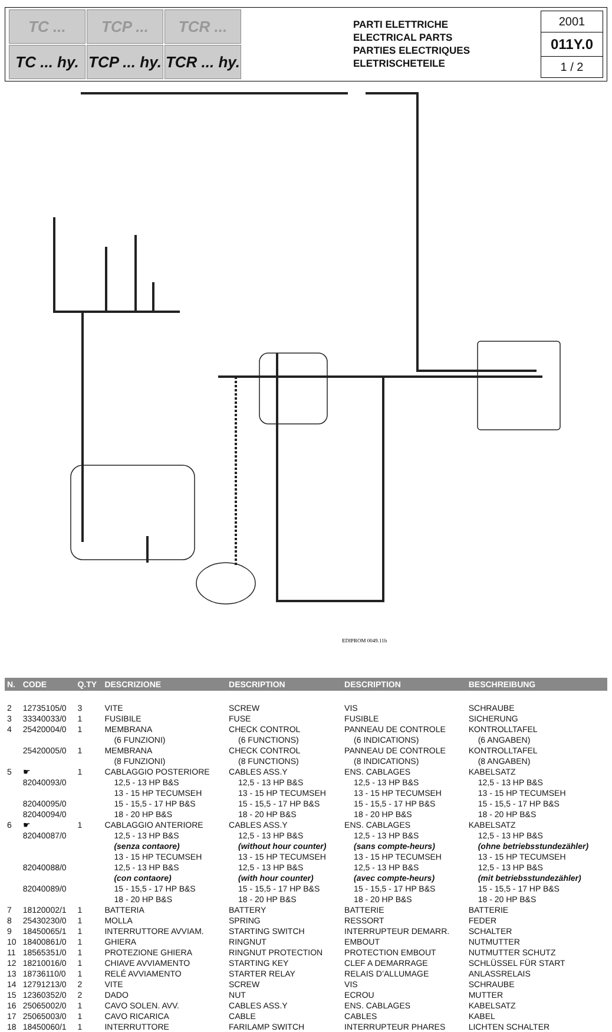TC ...
TCP ...
TCR ...
TC ... hy.
TCP ... hy.
TCR ... hy.
PARTI ELETTRICHE
ELECTRICAL PARTS
PARTIES ELECTRIQUES
ELETRISCHETEILE
2001
011Y.0
1 / 2
EDIPROM 0049.11h
| N. | CODE | Q.TY | DESCRIZIONE | DESCRIPTION | DESCRIPTION | BESCHREIBUNG |
| --- | --- | --- | --- | --- | --- | --- |
| 2 | 12735105/0 | 3 | VITE | SCREW | VIS | SCHRAUBE |
| 3 | 33340033/0 | 1 | FUSIBILE | FUSE | FUSIBLE | SICHERUNG |
| 4 | 25420004/0 | 1 | MEMBRANA | CHECK CONTROL | PANNEAU DE CONTROLE | KONTROLLTAFEL |
| | | | (6 FUNZIONI) | (6 FUNCTIONS) | (6 INDICATIONS) | (6 ANGABEN) |
| | 25420005/0 | 1 | MEMBRANA | CHECK CONTROL | PANNEAU DE CONTROLE | KONTROLLTAFEL |
| | | | (8 FUNZIONI) | (8 FUNCTIONS) | (8 INDICATIONS) | (8 ANGABEN) |
| 5 | ☛ | 1 | CABLAGGIO POSTERIORE | CABLES ASS.Y | ENS. CABLAGES | KABELSATZ |
| | 82040093/0 | | 12,5 - 13 HP B&S | 12,5 - 13 HP B&S | 12,5 - 13 HP B&S | 12,5 - 13 HP B&S |
| | | | 13 - 15 HP TECUMSEH | 13 - 15 HP TECUMSEH | 13 - 15 HP TECUMSEH | 13 - 15 HP TECUMSEH |
| | 82040095/0 | | 15 - 15,5 - 17 HP B&S | 15 - 15,5 - 17 HP B&S | 15 - 15,5 - 17 HP B&S | 15 - 15,5 - 17 HP B&S |
| | 82040094/0 | | 18 - 20 HP B&S | 18 - 20 HP B&S | 18 - 20 HP B&S | 18 - 20 HP B&S |
| 6 | ☛ | 1 | CABLAGGIO ANTERIORE | CABLES ASS.Y | ENS. CABLAGES | KABELSATZ |
| | 82040087/0 | | 12,5 - 13 HP B&S | 12,5 - 13 HP B&S | 12,5 - 13 HP B&S | 12,5 - 13 HP B&S |
| | | | (senza contaore) | (without hour counter) | (sans compte-heurs) | (ohne betriebsstundezähler) |
| | | | 13 - 15 HP TECUMSEH | 13 - 15 HP TECUMSEH | 13 - 15 HP TECUMSEH | 13 - 15 HP TECUMSEH |
| | 82040088/0 | | 12,5 - 13 HP B&S | 12,5 - 13 HP B&S | 12,5 - 13 HP B&S | 12,5 - 13 HP B&S |
| | | | (con contaore) | (with hour counter) | (avec compte-heurs) | (mit betriebsstundezähler) |
| | 82040089/0 | | 15 - 15,5 - 17 HP B&S | 15 - 15,5 - 17 HP B&S | 15 - 15,5 - 17 HP B&S | 15 - 15,5 - 17 HP B&S |
| | | | 18 - 20 HP B&S | 18 - 20 HP B&S | 18 - 20 HP B&S | 18 - 20 HP B&S |
| 7 | 18120002/1 | 1 | BATTERIA | BATTERY | BATTERIE | BATTERIE |
| 8 | 25430230/0 | 1 | MOLLA | SPRING | RESSORT | FEDER |
| 9 | 18450065/1 | 1 | INTERRUTTORE AVVIAM. | STARTING SWITCH | INTERRUPTEUR DEMARR. | SCHALTER |
| 10 | 18400861/0 | 1 | GHIERA | RINGNUT | EMBOUT | NUTMUTTER |
| 11 | 18565351/0 | 1 | PROTEZIONE GHIERA | RINGNUT PROTECTION | PROTECTION EMBOUT | NUTMUTTER SCHUTZ |
| 12 | 18210016/0 | 1 | CHIAVE AVVIAMENTO | STARTING KEY | CLEF A DEMARRAGE | SCHLÜSSEL FÜR START |
| 13 | 18736110/0 | 1 | RELÉ AVVIAMENTO | STARTER RELAY | RELAIS D’ALLUMAGE | ANLASSRELAIS |
| 14 | 12791213/0 | 2 | VITE | SCREW | VIS | SCHRAUBE |
| 15 | 12360352/0 | 2 | DADO | NUT | ECROU | MUTTER |
| 16 | 25065002/0 | 1 | CAVO SOLEN. AVV. | CABLES ASS.Y | ENS. CABLAGES | KABELSATZ |
| 17 | 25065003/0 | 1 | CAVO RICARICA | CABLE | CABLES | KABEL |
| 18 | 18450060/1 | 1 | INTERRUTTORE | FARILAMP SWITCH | INTERRUPTEUR PHARES | LICHTEN SCHALTER |